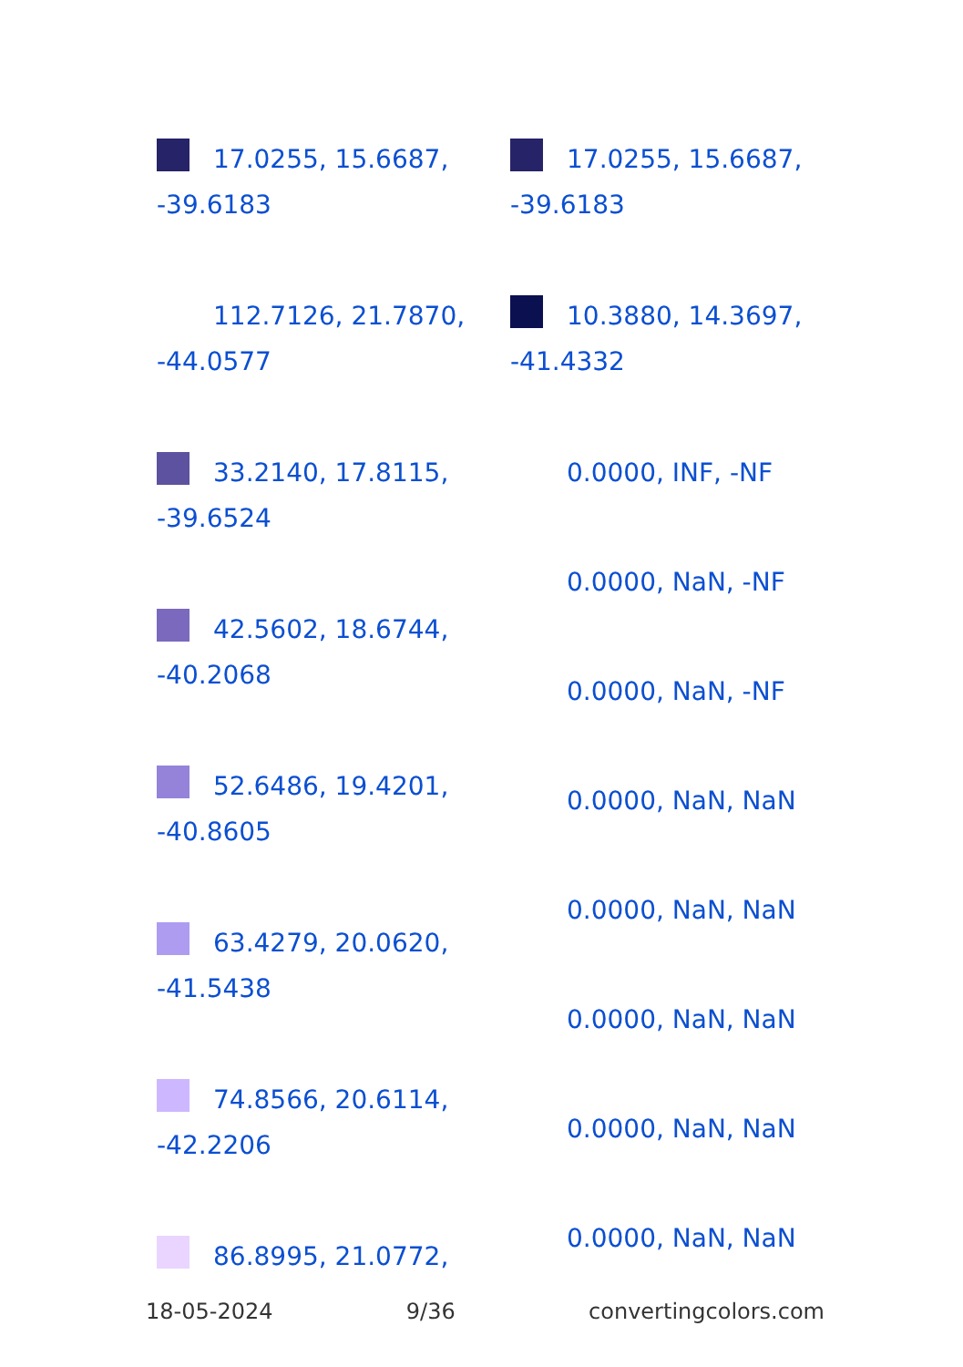17.0255, 15.6687, -39.6183
112.7126, 21.7870, -44.0577
33.2140, 17.8115, -39.6524
42.5602, 18.6744, -40.2068
52.6486, 19.4201, -40.8605
63.4279, 20.0620, -41.5438
74.8566, 20.6114, -42.2206
86.8995, 21.0772,
17.0255, 15.6687, -39.6183
10.3880, 14.3697, -41.4332
0.0000, INF, -NF
0.0000, NaN, -NF
0.0000, NaN, -NF
0.0000, NaN, NaN
0.0000, NaN, NaN
0.0000, NaN, NaN
0.0000, NaN, NaN
0.0000, NaN, NaN
18-05-2024 9/36 convertingcolors.com